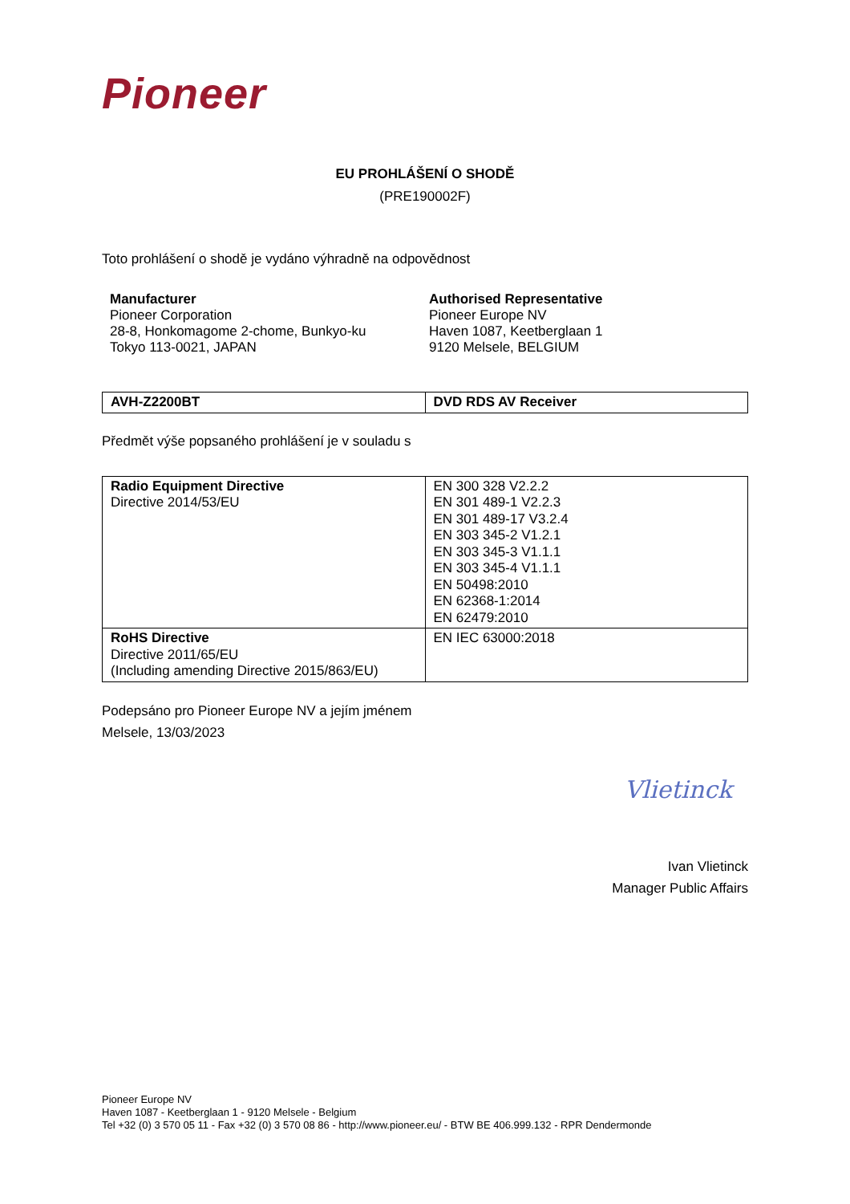Pioneer
EU PROHLÁŠENÍ O SHODĚ
(PRE190002F)
Toto prohlášení o shodě je vydáno výhradně na odpovědnost
Manufacturer
Pioneer Corporation
28-8, Honkomagome 2-chome, Bunkyo-ku
Tokyo 113-0021, JAPAN
Authorised Representative
Pioneer Europe NV
Haven 1087, Keetberglaan 1
9120 Melsele, BELGIUM
| AVH-Z2200BT | DVD RDS AV Receiver |
Předmět výše popsaného prohlášení je v souladu s
| Radio Equipment Directive Directive 2014/53/EU | EN 300 328 V2.2.2 EN 301 489-1 V2.2.3 EN 301 489-17 V3.2.4 EN 303 345-2 V1.2.1 EN 303 345-3 V1.1.1 EN 303 345-4 V1.1.1 EN 50498:2010 EN 62368-1:2014 EN 62479:2010 |
| RoHS Directive Directive 2011/65/EU (Including amending Directive 2015/863/EU) | EN IEC 63000:2018 |
Podepsáno pro Pioneer Europe NV a jejím jménem
Melsele, 13/03/2023
Vlietinck
Ivan Vlietinck
Manager Public Affairs
Pioneer Europe NV
Haven 1087 - Keetberglaan 1 - 9120 Melsele - Belgium
Tel +32 (0) 3 570 05 11 - Fax +32 (0) 3 570 08 86 - http://www.pioneer.eu/ - BTW BE 406.999.132 - RPR Dendermonde